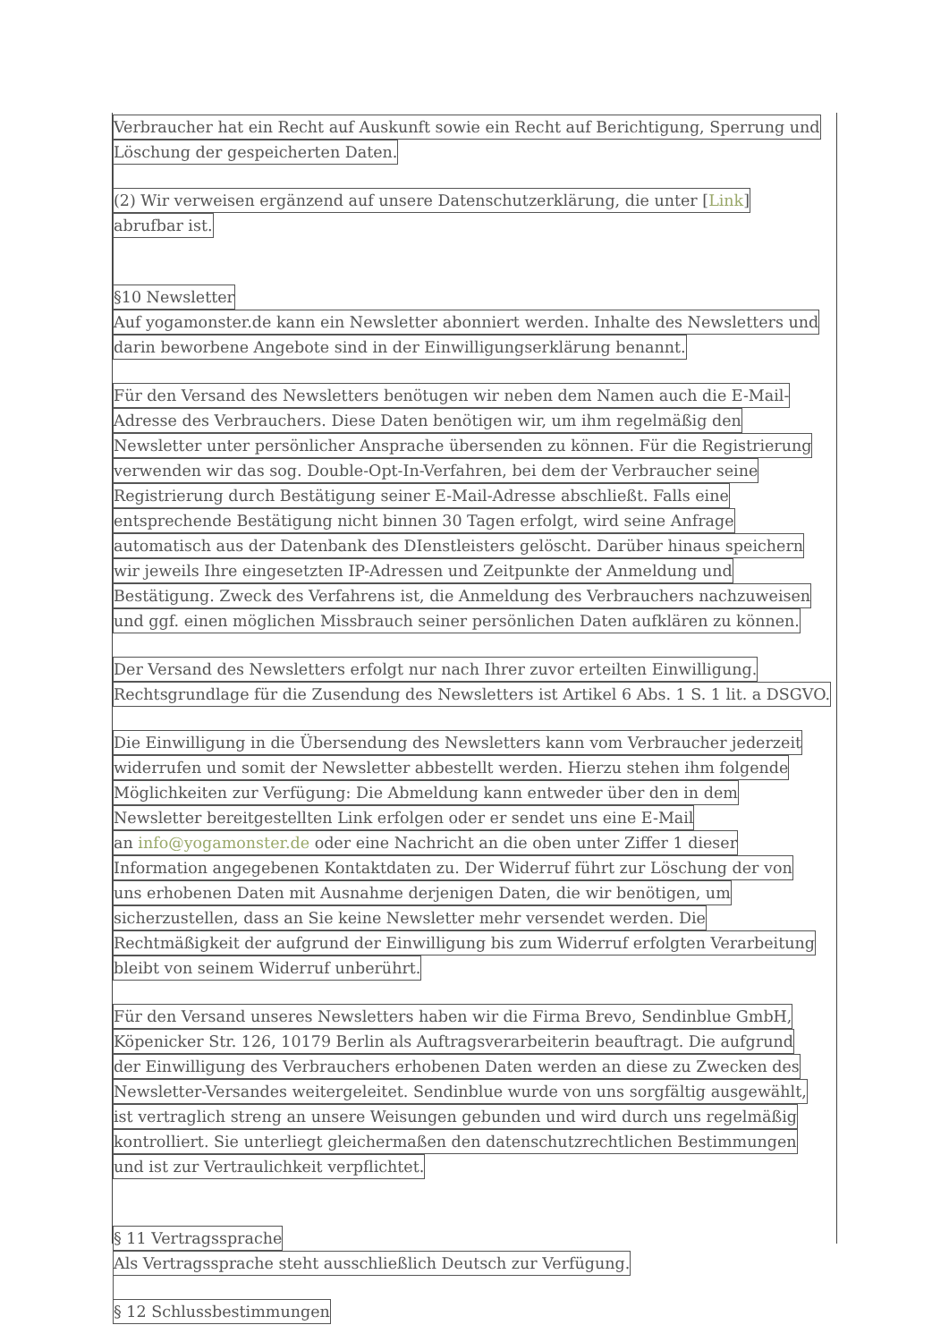Verbraucher hat ein Recht auf Auskunft sowie ein Recht auf Berichtigung, Sperrung und
Löschung der gespeicherten Daten.
(2) Wir verweisen ergänzend auf unsere Datenschutzerklärung, die unter [Link]
abrufbar ist.
§10 Newsletter
Auf yogamonster.de kann ein Newsletter abonniert werden. Inhalte des Newsletters und
darin beworbene Angebote sind in der Einwilligungserklärung benannt.
Für den Versand des Newsletters benötugen wir neben dem Namen auch die E-Mail-
Adresse des Verbrauchers. Diese Daten benötigen wir, um ihm regelmäßig den
Newsletter unter persönlicher Ansprache übersenden zu können. Für die Registrierung
verwenden wir das sog. Double-Opt-In-Verfahren, bei dem der Verbraucher seine
Registrierung durch Bestätigung seiner E-Mail-Adresse abschließt. Falls eine
entsprechende Bestätigung nicht binnen 30 Tagen erfolgt, wird seine Anfrage
automatisch aus der Datenbank des DIenstleisters gelöscht. Darüber hinaus speichern
wir jeweils Ihre eingesetzten IP-Adressen und Zeitpunkte der Anmeldung und
Bestätigung. Zweck des Verfahrens ist, die Anmeldung des Verbrauchers nachzuweisen
und ggf. einen möglichen Missbrauch seiner persönlichen Daten aufklären zu können.
Der Versand des Newsletters erfolgt nur nach Ihrer zuvor erteilten Einwilligung.
Rechtsgrundlage für die Zusendung des Newsletters ist Artikel 6 Abs. 1 S. 1 lit. a DSGVO.
Die Einwilligung in die Übersendung des Newsletters kann vom Verbraucher jederzeit
widerrufen und somit der Newsletter abbestellt werden. Hierzu stehen ihm folgende
Möglichkeiten zur Verfügung: Die Abmeldung kann entweder über den in dem
Newsletter bereitgestellten Link erfolgen oder er sendet uns eine E-Mail
an info@yogamonster.de oder eine Nachricht an die oben unter Ziffer 1 dieser
Information angegebenen Kontaktdaten zu. Der Widerruf führt zur Löschung der von
uns erhobenen Daten mit Ausnahme derjenigen Daten, die wir benötigen, um
sicherzustellen, dass an Sie keine Newsletter mehr versendet werden. Die
Rechtmäßigkeit der aufgrund der Einwilligung bis zum Widerruf erfolgten Verarbeitung
bleibt von seinem Widerruf unberührt.
Für den Versand unseres Newsletters haben wir die Firma Brevo, Sendinblue GmbH,
Köpenicker Str. 126, 10179 Berlin als Auftragsverarbeiterin beauftragt. Die aufgrund
der Einwilligung des Verbrauchers erhobenen Daten werden an diese zu Zwecken des
Newsletter-Versandes weitergeleitet. Sendinblue wurde von uns sorgfältig ausgewählt,
ist vertraglich streng an unsere Weisungen gebunden und wird durch uns regelmäßig
kontrolliert. Sie unterliegt gleichermaßen den datenschutzrechtlichen Bestimmungen
und ist zur Vertraulichkeit verpflichtet.
§ 11 Vertragssprache
Als Vertragssprache steht ausschließlich Deutsch zur Verfügung.
§ 12 Schlussbestimmungen